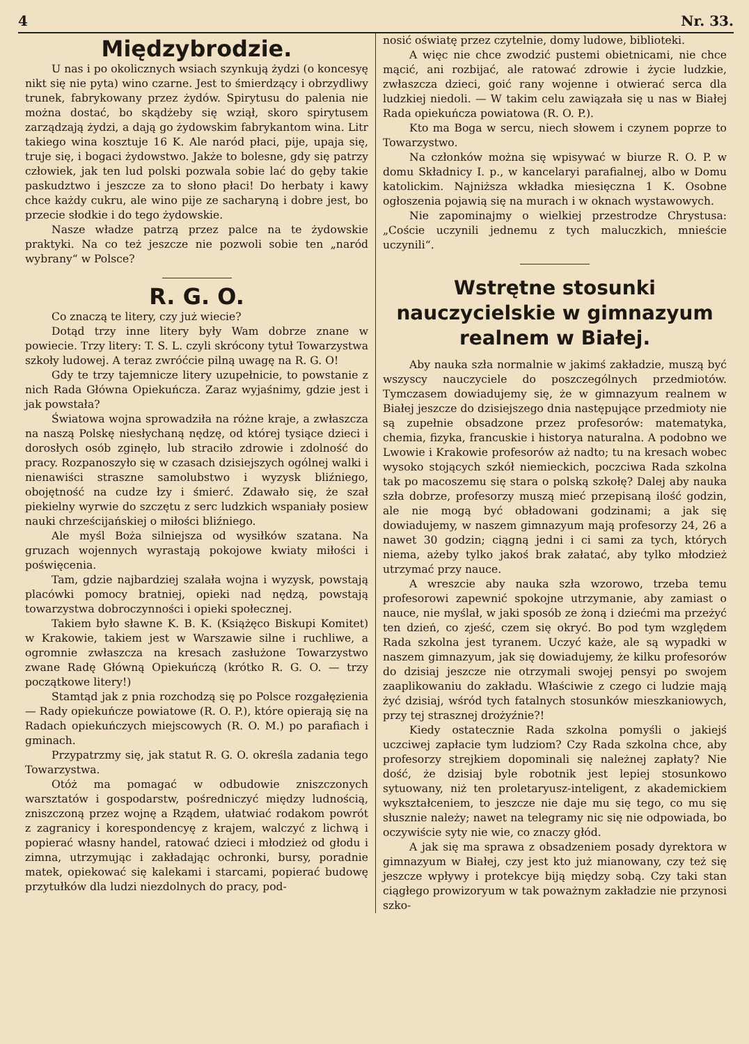4 Nr. 33.
Międzybrodzie.
U nas i po okolicznych wsiach szynkują żydzi (o koncesyę nikt się nie pyta) wino czarne. Jest to śmierdzący i obrzydliwy trunek, fabrykowany przez żydów. Spirytusu do palenia nie można dostać, bo skądżeby się wziął, skoro spirytusem zarządzają żydzi, a dają go żydowskim fabrykantom wina. Litr takiego wina kosztuje 16 K. Ale naród płaci, pije, upaja się, truje się, i bogaci żydowstwo. Jakże to bolesne, gdy się patrzy człowiek, jak ten lud polski pozwala sobie lać do gęby takie paskudztwo i jeszcze za to słono płaci! Do herbaty i kawy chce każdy cukru, ale wino pije ze sacharyną i dobre jest, bo przecie słodkie i do tego żydowskie.
Nasze władze patrzą przez palce na te żydowskie praktyki. Na co też jeszcze nie pozwoli sobie ten „naród wybrany“ w Polsce?
R. G. O.
Co znaczą te litery, czy już wiecie?
Dotąd trzy inne litery były Wam dobrze znane w powiecie. Trzy litery: T. S. L. czyli skrócony tytuł Towarzystwa szkoły ludowej. A teraz zwróćcie pilną uwagę na R. G. O!
Gdy te trzy tajemnicze litery uzupełnicie, to powstanie z nich Rada Główna Opiekuńcza. Zaraz wyjaśnimy, gdzie jest i jak powstała?
Światowa wojna sprowadziła na różne kraje, a zwłaszcza na naszą Polskę niesłychaną nędzę, od której tysiące dzieci i dorosłych osób zginęło, lub straciło zdrowie i zdolność do pracy. Rozpanoszyło się w czasach dzisiejszych ogólnej walki i nienawiści straszne samolubstwo i wyzysk bliźniego, obojętność na cudze łzy i śmierć. Zdawało się, że szał piekielny wyrwie do szczętu z serc ludzkich wspaniały posiew nauki chrześcijańskiej o miłości bliźniego.
Ale myśl Boża silniejsza od wysiłków szatana. Na gruzach wojennych wyrastają pokojowe kwiaty miłości i poświęcenia.
Tam, gdzie najbardziej szalała wojna i wyzysk, powstają placówki pomocy bratniej, opieki nad nędzą, powstają towarzystwa dobroczynności i opieki społecznej.
Takiem było sławne K. B. K. (Książęco Biskupi Komitet) w Krakowie, takiem jest w Warszawie silne i ruchliwe, a ogromnie zwłaszcza na kresach zasłużone Towarzystwo zwane Radę Główną Opiekuńczą (krótko R. G. O. — trzy początkowe litery!)
Stamtąd jak z pnia rozchodzą się po Polsce rozgałęzienia — Rady opiekuńcze powiatowe (R. O. P.), które opierają się na Radach opiekuńczych miejscowych (R. O. M.) po parafiach i gminach.
Przypatrzmy się, jak statut R. G. O. określa zadania tego Towarzystwa.
Otóż ma pomagać w odbudowie zniszczonych warsztatów i gospodarstw, pośredniczyć między ludnością, zniszczoną przez wojnę a Rządem, ułatwiać rodakom powrót z zagranicy i korespondencyę z krajem, walczyć z lichwą i popierać własny handel, ratować dzieci i młodzież od głodu i zimna, utrzymując i zakładając ochronki, bursy, poradnie matek, opiekować się kalekami i starcami, popierać budowę przytułków dla ludzi niezdolnych do pracy, pod-
nosić oświatę przez czytelnie, domy ludowe, biblioteki.
A więc nie chce zwodzić pustemi obietnicami, nie chce mącić, ani rozbijać, ale ratować zdrowie i życie ludzkie, zwłaszcza dzieci, goić rany wojenne i otwierać serca dla ludzkiej niedoli. — W takim celu zawiązała się u nas w Białej Rada opiekuńcza powiatowa (R. O. P.).
Kto ma Boga w sercu, niech słowem i czynem poprze to Towarzystwo.
Na członków można się wpisywać w biurze R. O. P. w domu Składnicy I. p., w kancelaryi parafialnej, albo w Domu katolickim. Najniższa wkładka miesięczna 1 K. Osobne ogłoszenia pojawią się na murach i w oknach wystawowych.
Nie zapominajmy o wielkiej przestrodze Chrystusa: „Coście uczynili jednemu z tych maluczkich, mnieście uczynili“.
Wstrętne stosunki nauczycielskie w gimnazyum realnem w Białej.
Aby nauka szła normalnie w jakimś zakładzie, muszą być wszyscy nauczyciele do poszczególnych przedmiotów. Tymczasem dowiadujemy się, że w gimnazyum realnem w Białej jeszcze do dzisiejszego dnia następujące przedmioty nie są zupełnie obsadzone przez profesorów: matematyka, chemia, fizyka, francuskie i historya naturalna. A podobno we Lwowie i Krakowie profesorów aż nadto; tu na kresach wobec wysoko stojących szkół niemieckich, poczciwa Rada szkolna tak po macoszemu się stara o polską szkołę? Dalej aby nauka szła dobrze, profesorzy muszą mieć przepisaną ilość godzin, ale nie mogą być obładowani godzinami; a jak się dowiadujemy, w naszem gimnazyum mają profesorzy 24, 26 a nawet 30 godzin; ciągną jedni i ci sami za tych, których niema, ażeby tylko jakoś brak załatać, aby tylko młodzież utrzymać przy nauce.
A wreszcie aby nauka szła wzorowo, trzeba temu profesorowi zapewnić spokojne utrzymanie, aby zamiast o nauce, nie myślał, w jaki sposób ze żoną i dziećmi ma przeżyć ten dzień, co zjeść, czem się okryć. Bo pod tym względem Rada szkolna jest tyranem. Uczyć każe, ale są wypadki w naszem gimnazyum, jak się dowiadujemy, że kilku profesorów do dzisiaj jeszcze nie otrzymali swojej pensyi po swojem zaaplikowaniu do zakładu. Właściwie z czego ci ludzie mają żyć dzisiaj, wśród tych fatalnych stosunków mieszkaniowych, przy tej strasznej drożyźnie?!
Kiedy ostatecznie Rada szkolna pomyśli o jakiejś uczciwej zapłacie tym ludziom? Czy Rada szkolna chce, aby profesorzy strejkiem dopominali się należnej zapłaty? Nie dość, że dzisiaj byle robotnik jest lepiej stosunkowo sytuowany, niż ten proletaryusz-inteligent, z akademickiem wykształceniem, to jeszcze nie daje mu się tego, co mu się słusznie należy; nawet na telegramy nic się nie odpowiada, bo oczywiście syty nie wie, co znaczy głód.
A jak się ma sprawa z obsadzeniem posady dyrektora w gimnazyum w Białej, czy jest kto już mianowany, czy też się jeszcze wpływy i protekcye biją między sobą. Czy taki stan ciągłego prowizoryum w tak poważnym zakładzie nie przynosi szko-